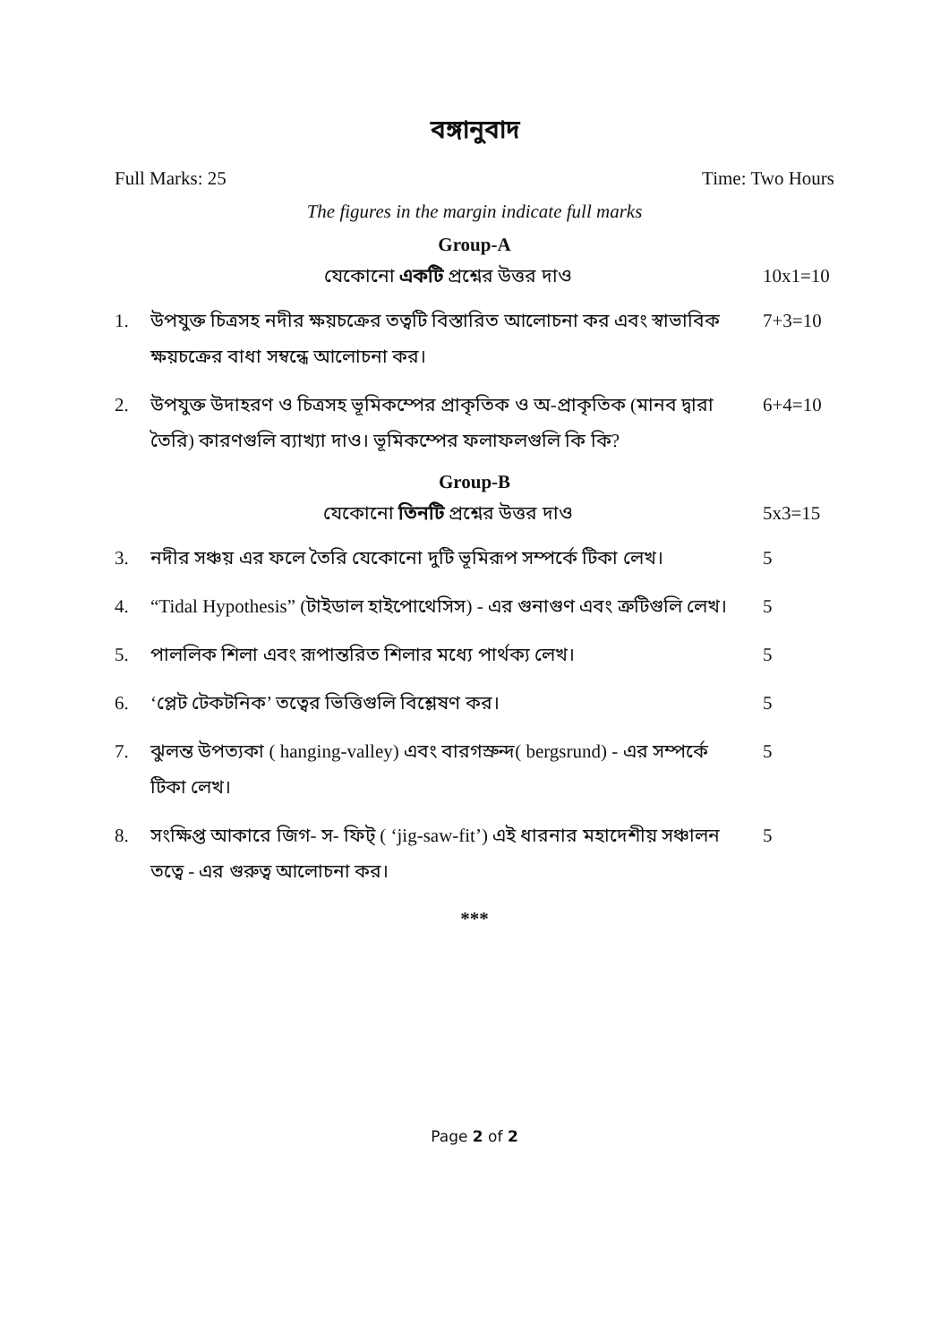বঙ্গানুবাদ
Full Marks: 25 Time: Two Hours
The figures in the margin indicate full marks
Group-A
যেকোনো একটি প্রশ্নের উত্তর দাও 10x1=10
1. উপযুক্ত চিত্রসহ নদীর ক্ষয়চক্রের তত্বটি বিস্তারিত আলোচনা কর এবং স্বাভাবিক ক্ষয়চক্রের বাধা সম্বন্ধে আলোচনা কর। 7+3=10
2. উপযুক্ত উদাহরণ ও চিত্রসহ ভূমিকম্পের প্রাকৃতিক ও অ-প্রাকৃতিক (মানব দ্বারা তৈরি) কারণগুলি ব্যাখ্যা দাও। ভূমিকম্পের ফলাফলগুলি কি কি? 6+4=10
Group-B
যেকোনো তিনটি প্রশ্নের উত্তর দাও 5x3=15
3. নদীর সঞ্চয় এর ফলে তৈরি যেকোনো দুটি ভূমিরূপ সম্পর্কে টিকা লেখ। 5
4. “Tidal Hypothesis” (টাইডাল হাইপোথেসিস) - এর গুনাগুণ এবং ত্রুটিগুলি লেখ। 5
5. পাললিক শিলা এবং রূপান্তরিত শিলার মধ্যে পার্থক্য লেখ। 5
6. ‘প্লেট টেকটনিক’ তত্বের ভিত্তিগুলি বিশ্লেষণ কর। 5
7. ঝুলন্ত উপত্যকা ( hanging-valley) এবং বারগস্রুন্দ( bergsrund) - এর সম্পর্কে টিকা লেখ। 5
8. সংক্ষিপ্ত আকারে জিগ- স- ফিট্ ( ‘jig-saw-fit’) এই ধারনার মহাদেশীয় সঞ্চালন তত্বে - এর গুরুত্ব আলোচনা কর। 5
***
Page 2 of 2